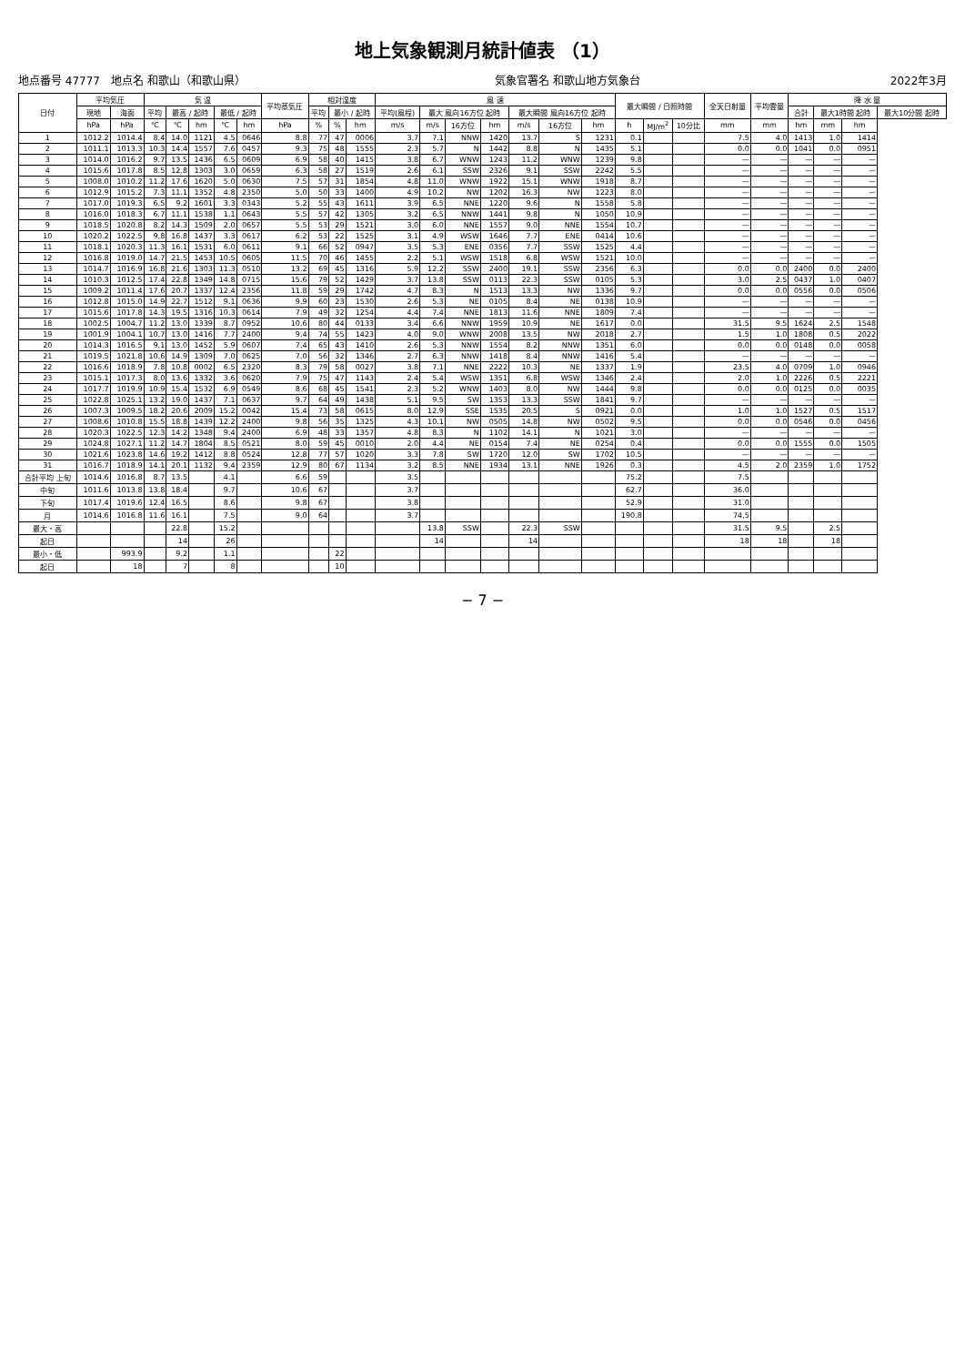地上気象観測月統計値表 （1）
地点番号 47777　地点名 和歌山（和歌山県） 気象官署名 和歌山地方気象台 2022年3月
| 日付 | 平均気圧 | | 気 温 | | | | | 平均蒸気圧 | 相対湿度 | | | 風 速 | | | | | | | 最大瞬間 / 日照時間 | | | 全天日射量 | 平均雲量 | 降 水 量 | | | |
| --- | --- | --- | --- | --- | --- | --- | --- | --- | --- | --- | --- | --- | --- | --- | --- | --- | --- | --- | --- | --- | --- | --- | --- | --- | --- | --- | --- |
| | 現地 | 海面 | 平均 | 最高 / 起時 | | 最低 / 起時 | | | 平均 | 最小 / 起時 | | 平均(風程) | 最大 風向16方位 起時 | | | 最大瞬間 風向16方位 起時 | | | | | | | | 合計 | 最大1時間 起時 | | 最大10分間 起時 |
| | hPa | hPa | ℃ | ℃ | hm | ℃ | hm | hPa | % | % | hm | m/s | m/s | 16方位 | hm | m/s | 16方位 | hm | h | MJ/m<sup>2</sup> | 10分比 | mm | mm | hm | mm | hm | |
| 1 | 1012.2 | 1014.4 | 8.4 | 14.0 | 1121 | 4.5 | 0646 | 8.8 | 77 | 47 | 0006 | 3.7 | 7.1 | NNW | 1420 | 13.7 | S | 1231 | 0.1 | | | 7.5 | 4.0 | 1413 | 1.0 | 1414 | |
| 2 | 1011.1 | 1013.3 | 10.3 | 14.4 | 1557 | 7.6 | 0457 | 9.3 | 75 | 48 | 1555 | 2.3 | 5.7 | N | 1442 | 8.8 | N | 1435 | 5.1 | | | 0.0 | 0.0 | 1041 | 0.0 | 0951 | |
| 3 | 1014.0 | 1016.2 | 9.7 | 13.5 | 1436 | 6.5 | 0609 | 6.9 | 58 | 40 | 1415 | 3.8 | 6.7 | WNW | 1243 | 11.2 | WNW | 1239 | 9.8 | | | — | — | — | — | — | |
| 4 | 1015.6 | 1017.8 | 8.5 | 12.8 | 1303 | 3.0 | 0659 | 6.3 | 58 | 27 | 1519 | 2.6 | 6.1 | SSW | 2326 | 9.1 | SSW | 2242 | 5.5 | | | — | — | — | — | — | |
| 5 | 1008.0 | 1010.2 | 11.2 | 17.6 | 1620 | 5.0 | 0630 | 7.5 | 57 | 31 | 1854 | 4.8 | 11.0 | WNW | 1922 | 15.1 | WNW | 1918 | 8.7 | | | — | — | — | — | — | |
| 6 | 1012.9 | 1015.2 | 7.3 | 11.1 | 1352 | 4.8 | 2350 | 5.0 | 50 | 33 | 1400 | 4.9 | 10.2 | NW | 1202 | 16.3 | NW | 1223 | 8.0 | | | — | — | — | — | — | |
| 7 | 1017.0 | 1019.3 | 6.5 | 9.2 | 1601 | 3.3 | 0343 | 5.2 | 55 | 43 | 1611 | 3.9 | 6.5 | NNE | 1220 | 9.6 | N | 1558 | 5.8 | | | — | — | — | — | — | |
| 8 | 1016.0 | 1018.3 | 6.7 | 11.1 | 1538 | 1.1 | 0643 | 5.5 | 57 | 42 | 1305 | 3.2 | 6.5 | NNW | 1441 | 9.8 | N | 1050 | 10.9 | | | — | — | — | — | — | |
| 9 | 1018.5 | 1020.8 | 8.2 | 14.3 | 1509 | 2.0 | 0657 | 5.5 | 53 | 29 | 1521 | 3.0 | 6.0 | NNE | 1557 | 9.0 | NNE | 1554 | 10.7 | | | — | — | — | — | — | |
| 10 | 1020.2 | 1022.5 | 9.8 | 16.8 | 1437 | 3.3 | 0617 | 6.2 | 53 | 22 | 1525 | 3.1 | 4.9 | WSW | 1646 | 7.7 | ENE | 0414 | 10.6 | | | — | — | — | — | — | |
| 11 | 1018.1 | 1020.3 | 11.3 | 16.1 | 1531 | 6.0 | 0611 | 9.1 | 66 | 52 | 0947 | 3.5 | 5.3 | ENE | 0356 | 7.7 | SSW | 1525 | 4.4 | | | — | — | — | — | — | |
| 12 | 1016.8 | 1019.0 | 14.7 | 21.5 | 1453 | 10.5 | 0605 | 11.5 | 70 | 46 | 1455 | 2.2 | 5.1 | WSW | 1518 | 6.8 | WSW | 1521 | 10.0 | | | — | — | — | — | — | |
| 13 | 1014.7 | 1016.9 | 16.8 | 21.6 | 1303 | 11.3 | 0510 | 13.2 | 69 | 45 | 1316 | 5.9 | 12.2 | SSW | 2400 | 19.1 | SSW | 2356 | 6.3 | | | 0.0 | 0.0 | 2400 | 0.0 | 2400 | |
| 14 | 1010.3 | 1012.5 | 17.4 | 22.8 | 1349 | 14.8 | 0715 | 15.6 | 79 | 52 | 1429 | 3.7 | 13.8 | SSW | 0113 | 22.3 | SSW | 0105 | 5.3 | | | 3.0 | 2.5 | 0437 | 1.0 | 0407 | |
| 15 | 1009.2 | 1011.4 | 17.6 | 20.7 | 1337 | 12.4 | 2356 | 11.8 | 59 | 29 | 1742 | 4.7 | 8.3 | N | 1513 | 13.3 | NW | 1336 | 9.7 | | | 0.0 | 0.0 | 0556 | 0.0 | 0506 | |
| 16 | 1012.8 | 1015.0 | 14.9 | 22.7 | 1512 | 9.1 | 0636 | 9.9 | 60 | 23 | 1530 | 2.6 | 5.3 | NE | 0105 | 8.4 | NE | 0138 | 10.9 | | | — | — | — | — | — | |
| 17 | 1015.6 | 1017.8 | 14.3 | 19.5 | 1316 | 10.3 | 0614 | 7.9 | 49 | 32 | 1254 | 4.4 | 7.4 | NNE | 1813 | 11.6 | NNE | 1809 | 7.4 | | | — | — | — | — | — | |
| 18 | 1002.5 | 1004.7 | 11.2 | 13.0 | 1339 | 8.7 | 0952 | 10.6 | 80 | 44 | 0133 | 3.4 | 6.6 | NNW | 1959 | 10.9 | NE | 1617 | 0.0 | | | 31.5 | 9.5 | 1624 | 2.5 | 1548 | |
| 19 | 1001.9 | 1004.1 | 10.7 | 13.0 | 1416 | 7.7 | 2400 | 9.4 | 74 | 55 | 1423 | 4.0 | 9.0 | WNW | 2008 | 13.5 | NW | 2018 | 2.7 | | | 1.5 | 1.0 | 1808 | 0.5 | 2022 | |
| 20 | 1014.3 | 1016.5 | 9.1 | 13.0 | 1452 | 5.9 | 0607 | 7.4 | 65 | 43 | 1410 | 2.6 | 5.3 | NNW | 1554 | 8.2 | NNW | 1351 | 6.0 | | | 0.0 | 0.0 | 0148 | 0.0 | 0058 | |
| 21 | 1019.5 | 1021.8 | 10.6 | 14.9 | 1309 | 7.0 | 0625 | 7.0 | 56 | 32 | 1346 | 2.7 | 6.3 | NNW | 1418 | 8.4 | NNW | 1416 | 5.4 | | | — | — | — | — | — | |
| 22 | 1016.6 | 1018.9 | 7.8 | 10.8 | 0002 | 6.5 | 2320 | 8.3 | 79 | 58 | 0027 | 3.8 | 7.1 | NNE | 2222 | 10.3 | NE | 1337 | 1.9 | | | 23.5 | 4.0 | 0709 | 1.0 | 0946 | |
| 23 | 1015.1 | 1017.3 | 8.0 | 13.6 | 1332 | 3.6 | 0620 | 7.9 | 75 | 47 | 1143 | 2.4 | 5.4 | WSW | 1351 | 6.8 | WSW | 1346 | 2.4 | | | 2.0 | 1.0 | 2226 | 0.5 | 2221 | |
| 24 | 1017.7 | 1019.9 | 10.9 | 15.4 | 1532 | 6.9 | 0549 | 8.6 | 68 | 45 | 1541 | 2.3 | 5.2 | WNW | 1403 | 8.0 | NW | 1444 | 9.8 | | | 0.0 | 0.0 | 0125 | 0.0 | 0035 | |
| 25 | 1022.8 | 1025.1 | 13.2 | 19.0 | 1437 | 7.1 | 0637 | 9.7 | 64 | 49 | 1438 | 5.1 | 9.5 | SW | 1353 | 13.3 | SSW | 1841 | 9.7 | | | — | — | — | — | — | |
| 26 | 1007.3 | 1009.5 | 18.2 | 20.6 | 2009 | 15.2 | 0042 | 15.4 | 73 | 58 | 0615 | 8.0 | 12.9 | SSE | 1535 | 20.5 | S | 0921 | 0.0 | | | 1.0 | 1.0 | 1527 | 0.5 | 1517 | |
| 27 | 1008.6 | 1010.8 | 15.5 | 18.8 | 1439 | 12.2 | 2400 | 9.8 | 56 | 35 | 1325 | 4.3 | 10.1 | NW | 0505 | 14.8 | NW | 0502 | 9.5 | | | 0.0 | 0.0 | 0546 | 0.0 | 0456 | |
| 28 | 1020.3 | 1022.5 | 12.3 | 14.2 | 1348 | 9.4 | 2400 | 6.9 | 48 | 33 | 1357 | 4.8 | 8.3 | N | 1102 | 14.1 | N | 1021 | 3.0 | | | — | — | — | — | — | |
| 29 | 1024.8 | 1027.1 | 11.2 | 14.7 | 1804 | 8.5 | 0521 | 8.0 | 59 | 45 | 0010 | 2.0 | 4.4 | NE | 0154 | 7.4 | NE | 0254 | 0.4 | | | 0.0 | 0.0 | 1555 | 0.0 | 1505 | |
| 30 | 1021.6 | 1023.8 | 14.6 | 19.2 | 1412 | 8.8 | 0524 | 12.8 | 77 | 57 | 1020 | 3.3 | 7.8 | SW | 1720 | 12.0 | SW | 1702 | 10.5 | | | — | — | — | — | — | |
| 31 | 1016.7 | 1018.9 | 14.1 | 20.1 | 1132 | 9.4 | 2359 | 12.9 | 80 | 67 | 1134 | 3.2 | 8.5 | NNE | 1934 | 13.1 | NNE | 1926 | 0.3 | | | 4.5 | 2.0 | 2359 | 1.0 | 1752 | |
| 合計平均 上旬 | 1014.6 | 1016.8 | 8.7 | 13.5 | | 4.1 | | 6.6 | 59 | | | 3.5 | | | | | | | 75.2 | | | 7.5 | | | | | |
| 中旬 | 1011.6 | 1013.8 | 13.8 | 18.4 | | 9.7 | | 10.6 | 67 | | | 3.7 | | | | | | | 62.7 | | | 36.0 | | | | | |
| 下旬 | 1017.4 | 1019.6 | 12.4 | 16.5 | | 8.6 | | 9.8 | 67 | | | 3.8 | | | | | | | 52.9 | | | 31.0 | | | | | |
| 月 | 1014.6 | 1016.8 | 11.6 | 16.1 | | 7.5 | | 9.0 | 64 | | | 3.7 | | | | | | | 190.8 | | | 74.5 | | | | | |
| 最大・高 | | | | 22.8 | | 15.2 | | | | | | | 13.8 | SSW | | 22.3 | SSW | | | | | 31.5 | 9.5 | | 2.5 | | |
| 起日 | | | | 14 | | 26 | | | | | | | 14 | | | 14 | | | | | | 18 | 18 | | 18 | | |
| 最小・低 | | 993.9 | | 9.2 | | 1.1 | | | | 22 | | | | | | | | | | | | | | | | | |
| 起日 | | 18 | | 7 | | 8 | | | | 10 | | | | | | | | | | | | | | | | | |
− 7 −